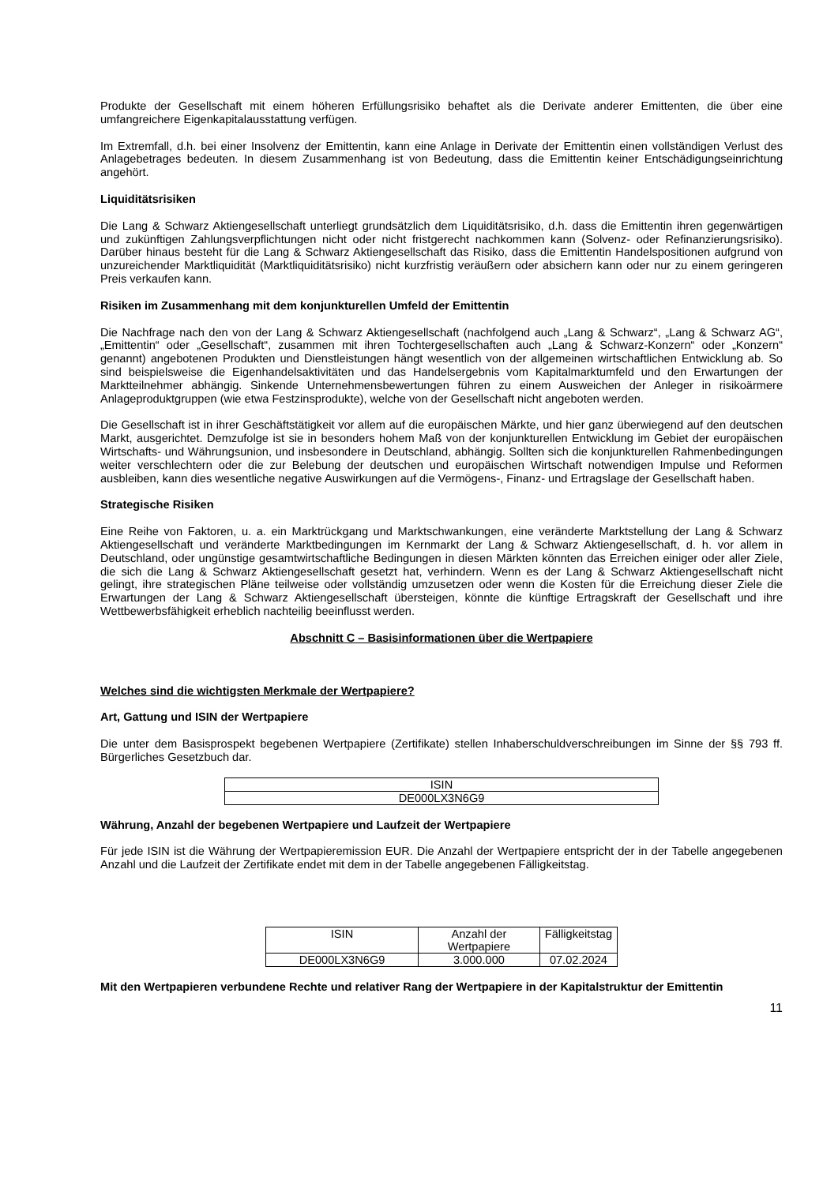Produkte der Gesellschaft mit einem höheren Erfüllungsrisiko behaftet als die Derivate anderer Emittenten, die über eine umfangreichere Eigenkapitalausstattung verfügen.
Im Extremfall, d.h. bei einer Insolvenz der Emittentin, kann eine Anlage in Derivate der Emittentin einen vollständigen Verlust des Anlagebetrages bedeuten. In diesem Zusammenhang ist von Bedeutung, dass die Emittentin keiner Entschädigungseinrichtung angehört.
Liquiditätsrisiken
Die Lang & Schwarz Aktiengesellschaft unterliegt grundsätzlich dem Liquiditätsrisiko, d.h. dass die Emittentin ihren gegenwärtigen und zukünftigen Zahlungsverpflichtungen nicht oder nicht fristgerecht nachkommen kann (Solvenz- oder Refinanzierungsrisiko). Darüber hinaus besteht für die Lang & Schwarz Aktiengesellschaft das Risiko, dass die Emittentin Handelspositionen aufgrund von unzureichender Marktliquidität (Marktliquiditätsrisiko) nicht kurzfristig veräußern oder absichern kann oder nur zu einem geringeren Preis verkaufen kann.
Risiken im Zusammenhang mit dem konjunkturellen Umfeld der Emittentin
Die Nachfrage nach den von der Lang & Schwarz Aktiengesellschaft (nachfolgend auch „Lang & Schwarz“, „Lang & Schwarz AG“, „Emittentin“ oder „Gesellschaft“, zusammen mit ihren Tochtergesellschaften auch „Lang & Schwarz-Konzern“ oder „Konzern“ genannt) angebotenen Produkten und Dienstleistungen hängt wesentlich von der allgemeinen wirtschaftlichen Entwicklung ab. So sind beispielsweise die Eigenhandelsaktivitäten und das Handelsergebnis vom Kapitalmarktumfeld und den Erwartungen der Marktteilnehmer abhängig. Sinkende Unternehmensbewertungen führen zu einem Ausweichen der Anleger in risikoärmere Anlageproduktgruppen (wie etwa Festzinsprodukte), welche von der Gesellschaft nicht angeboten werden.
Die Gesellschaft ist in ihrer Geschäftstätigkeit vor allem auf die europäischen Märkte, und hier ganz überwiegend auf den deutschen Markt, ausgerichtet. Demzufolge ist sie in besonders hohem Maß von der konjunkturellen Entwicklung im Gebiet der europäischen Wirtschafts- und Währungsunion, und insbesondere in Deutschland, abhängig. Sollten sich die konjunkturellen Rahmenbedingungen weiter verschlechtern oder die zur Belebung der deutschen und europäischen Wirtschaft notwendigen Impulse und Reformen ausbleiben, kann dies wesentliche negative Auswirkungen auf die Vermögens-, Finanz- und Ertragslage der Gesellschaft haben.
Strategische Risiken
Eine Reihe von Faktoren, u. a. ein Marktrückgang und Marktschwankungen, eine veränderte Marktstellung der Lang & Schwarz Aktiengesellschaft und veränderte Marktbedingungen im Kernmarkt der Lang & Schwarz Aktiengesellschaft, d. h. vor allem in Deutschland, oder ungünstige gesamtwirtschaftliche Bedingungen in diesen Märkten könnten das Erreichen einiger oder aller Ziele, die sich die Lang & Schwarz Aktiengesellschaft gesetzt hat, verhindern. Wenn es der Lang & Schwarz Aktiengesellschaft nicht gelingt, ihre strategischen Pläne teilweise oder vollständig umzusetzen oder wenn die Kosten für die Erreichung dieser Ziele die Erwartungen der Lang & Schwarz Aktiengesellschaft übersteigen, könnte die künftige Ertragskraft der Gesellschaft und ihre Wettbewerbsfähigkeit erheblich nachteilig beeinflusst werden.
Abschnitt C – Basisinformationen über die Wertpapiere
Welches sind die wichtigsten Merkmale der Wertpapiere?
Art, Gattung und ISIN der Wertpapiere
Die unter dem Basisprospekt begebenen Wertpapiere (Zertifikate) stellen Inhaberschuldverschreibungen im Sinne der §§ 793 ff. Bürgerliches Gesetzbuch dar.
| ISIN |
| DE000LX3N6G9 |
Währung, Anzahl der begebenen Wertpapiere und Laufzeit der Wertpapiere
Für jede ISIN ist die Währung der Wertpapieremission EUR. Die Anzahl der Wertpapiere entspricht der in der Tabelle angegebenen Anzahl und die Laufzeit der Zertifikate endet mit dem in der Tabelle angegebenen Fälligkeitstag.
| ISIN | Anzahl der Wertpapiere | Fälligkeitstag |
| DE000LX3N6G9 | 3.000.000 | 07.02.2024 |
Mit den Wertpapieren verbundene Rechte und relativer Rang der Wertpapiere in der Kapitalstruktur der Emittentin
11